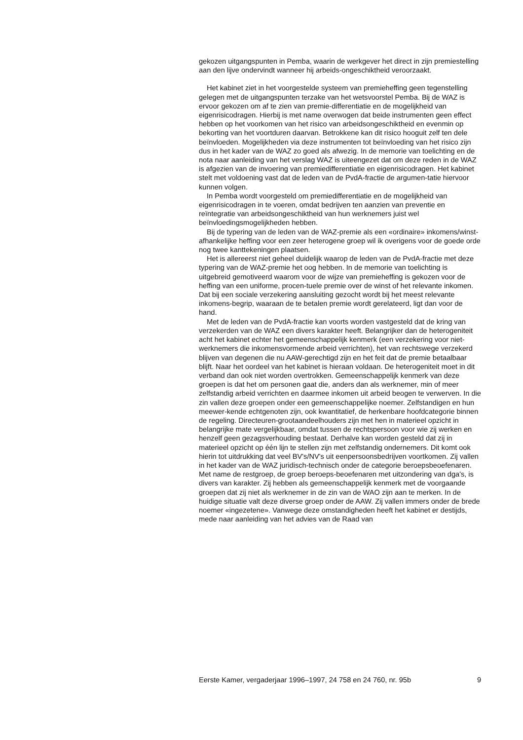gekozen uitgangspunten in Pemba, waarin de werkgever het direct in zijn premiestelling aan den lijve ondervindt wanneer hij arbeids-ongeschiktheid veroorzaakt.
Het kabinet ziet in het voorgestelde systeem van premieheffing geen tegenstelling gelegen met de uitgangspunten terzake van het wetsvoorstel Pemba. Bij de WAZ is ervoor gekozen om af te zien van premie-differentiatie en de mogelijkheid van eigenrisicodragen. Hierbij is met name overwogen dat beide instrumenten geen effect hebben op het voorkomen van het risico van arbeidsongeschiktheid en evenmin op bekorting van het voortduren daarvan. Betrokkene kan dit risico hooguit zelf ten dele beïnvloeden. Mogelijkheden via deze instrumenten tot beïnvloeding van het risico zijn dus in het kader van de WAZ zo goed als afwezig. In de memorie van toelichting en de nota naar aanleiding van het verslag WAZ is uiteengezet dat om deze reden in de WAZ is afgezien van de invoering van premiedifferentiatie en eigenrisicodragen. Het kabinet stelt met voldoening vast dat de leden van de PvdA-fractie de argumen-tatie hiervoor kunnen volgen.
In Pemba wordt voorgesteld om premiedifferentiatie en de mogelijkheid van eigenrisicodragen in te voeren, omdat bedrijven ten aanzien van preventie en reïntegratie van arbeidsongeschiktheid van hun werknemers juist wel beïnvloedingsmogelijkheden hebben.
Bij de typering van de leden van de WAZ-premie als een «ordinaire» inkomens/winst-afhankelijke heffing voor een zeer heterogene groep wil ik overigens voor de goede orde nog twee kanttekeningen plaatsen.
Het is allereerst niet geheel duidelijk waarop de leden van de PvdA-fractie met deze typering van de WAZ-premie het oog hebben. In de memorie van toelichting is uitgebreid gemotiveerd waarom voor de wijze van premieheffing is gekozen voor de heffing van een uniforme, procen-tuele premie over de winst of het relevante inkomen. Dat bij een sociale verzekering aansluiting gezocht wordt bij het meest relevante inkomens-begrip, waaraan de te betalen premie wordt gerelateerd, ligt dan voor de hand.
Met de leden van de PvdA-fractie kan voorts worden vastgesteld dat de kring van verzekerden van de WAZ een divers karakter heeft. Belangrijker dan de heterogeniteit acht het kabinet echter het gemeenschappelijk kenmerk (een verzekering voor niet-werknemers die inkomensvormende arbeid verrichten), het van rechtswege verzekerd blijven van degenen die nu AAW-gerechtigd zijn en het feit dat de premie betaalbaar blijft. Naar het oordeel van het kabinet is hieraan voldaan. De heterogeniteit moet in dit verband dan ook niet worden overtrokken. Gemeenschappelijk kenmerk van deze groepen is dat het om personen gaat die, anders dan als werknemer, min of meer zelfstandig arbeid verrichten en daarmee inkomen uit arbeid beogen te verwerven. In die zin vallen deze groepen onder een gemeenschappelijke noemer. Zelfstandigen en hun meewer-kende echtgenoten zijn, ook kwantitatief, de herkenbare hoofdcategorie binnen de regeling. Directeuren-grootaandeelhouders zijn met hen in materieel opzicht in belangrijke mate vergelijkbaar, omdat tussen de rechtspersoon voor wie zij werken en henzelf geen gezagsverhouding bestaat. Derhalve kan worden gesteld dat zij in materieel opzicht op één lijn te stellen zijn met zelfstandig ondernemers. Dit komt ook hierin tot uitdrukking dat veel BV's/NV's uit eenpersoonsbedrijven voortkomen. Zij vallen in het kader van de WAZ juridisch-technisch onder de categorie beroepsbeoefenaren. Met name de restgroep, de groep beroeps-beoefenaren met uitzondering van dga's, is divers van karakter. Zij hebben als gemeenschappelijk kenmerk met de voorgaande groepen dat zij niet als werknemer in de zin van de WAO zijn aan te merken. In de huidige situatie valt deze diverse groep onder de AAW. Zij vallen immers onder de brede noemer «ingezetene». Vanwege deze omstandigheden heeft het kabinet er destijds, mede naar aanleiding van het advies van de Raad van
Eerste Kamer, vergaderjaar 1996–1997, 24 758 en 24 760, nr. 95b 9